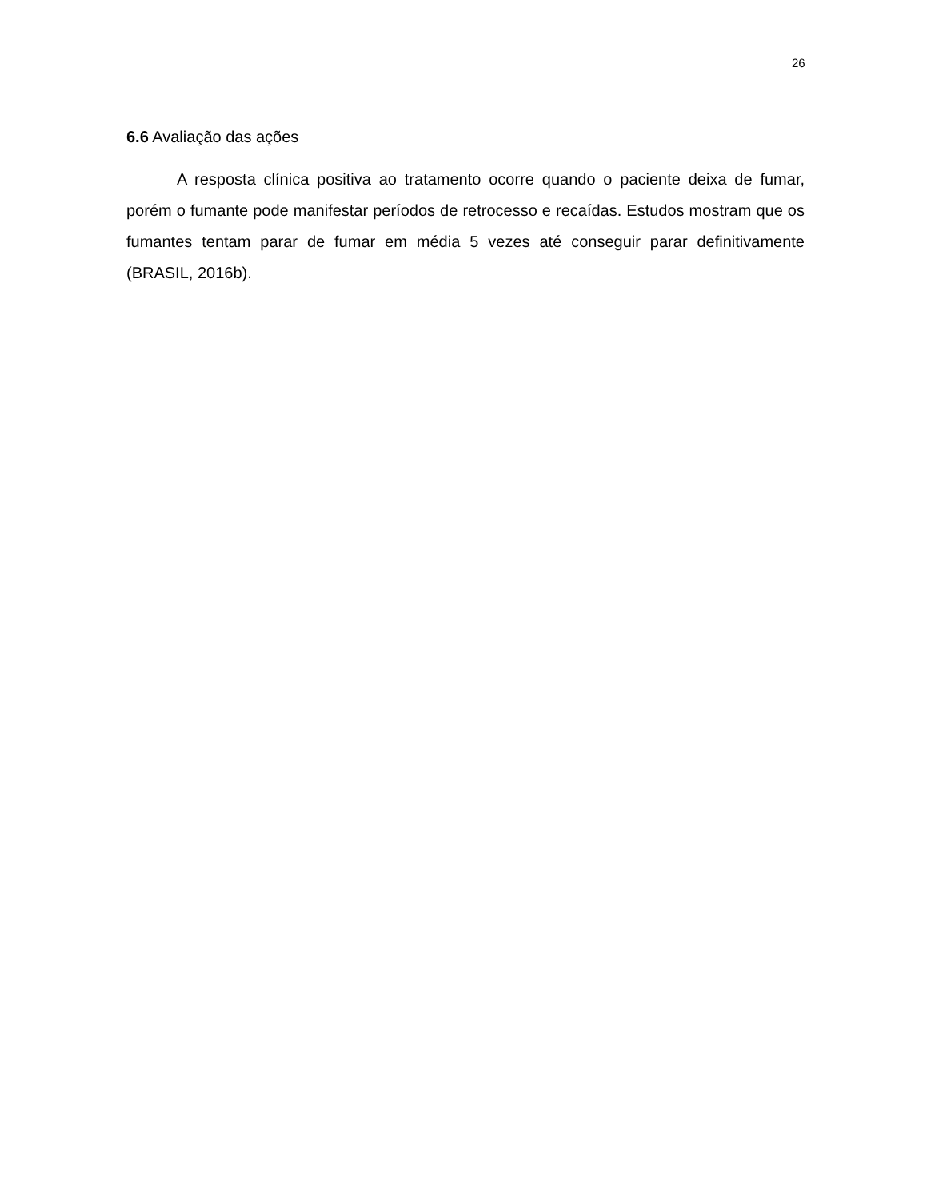26
6.6 Avaliação das ações
A resposta clínica positiva ao tratamento ocorre quando o paciente deixa de fumar, porém o fumante pode manifestar períodos de retrocesso e recaídas. Estudos mostram que os fumantes tentam parar de fumar em média 5 vezes até conseguir parar definitivamente (BRASIL, 2016b).